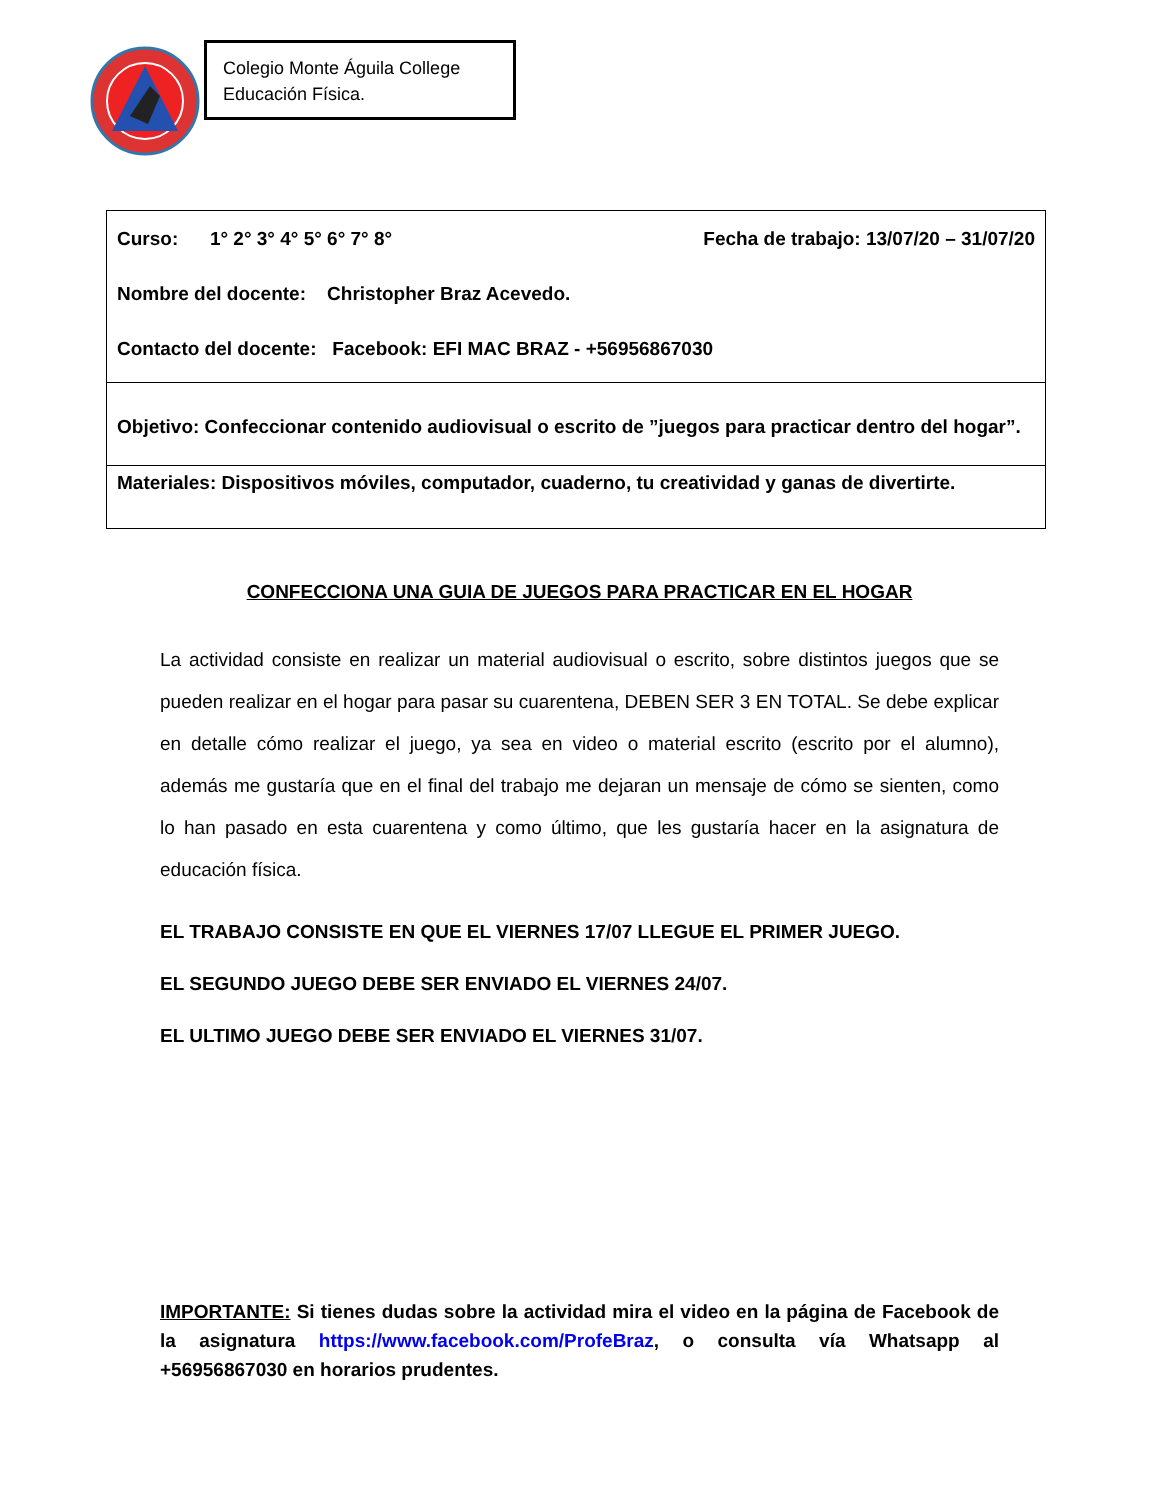Colegio Monte Águila College
Educación Física.
| Curso: 1° 2° 3° 4° 5° 6° 7° 8° Fecha de trabajo: 13/07/20 – 31/07/20 Nombre del docente: Christopher Braz Acevedo. Contacto del docente: Facebook: EFI MAC BRAZ - +56956867030 |
| Objetivo: Confeccionar contenido audiovisual o escrito de ”juegos para practicar dentro del hogar”. |
| Materiales: Dispositivos móviles, computador, cuaderno, tu creatividad y ganas de divertirte. |
CONFECCIONA UNA GUIA DE JUEGOS PARA PRACTICAR EN EL HOGAR
La actividad consiste en realizar un material audiovisual o escrito, sobre distintos juegos que se pueden realizar en el hogar para pasar su cuarentena, DEBEN SER 3 EN TOTAL. Se debe explicar en detalle cómo realizar el juego, ya sea en video o material escrito (escrito por el alumno), además me gustaría que en el final del trabajo me dejaran un mensaje de cómo se sienten, como lo han pasado en esta cuarentena y como último, que les gustaría hacer en la asignatura de educación física.
EL TRABAJO CONSISTE EN QUE EL VIERNES 17/07 LLEGUE EL PRIMER JUEGO.
EL SEGUNDO JUEGO DEBE SER ENVIADO EL VIERNES 24/07.
EL ULTIMO JUEGO DEBE SER ENVIADO EL VIERNES 31/07.
IMPORTANTE: Si tienes dudas sobre la actividad mira el video en la página de Facebook de la asignatura https://www.facebook.com/ProfeBraz, o consulta vía Whatsapp al +56956867030 en horarios prudentes.